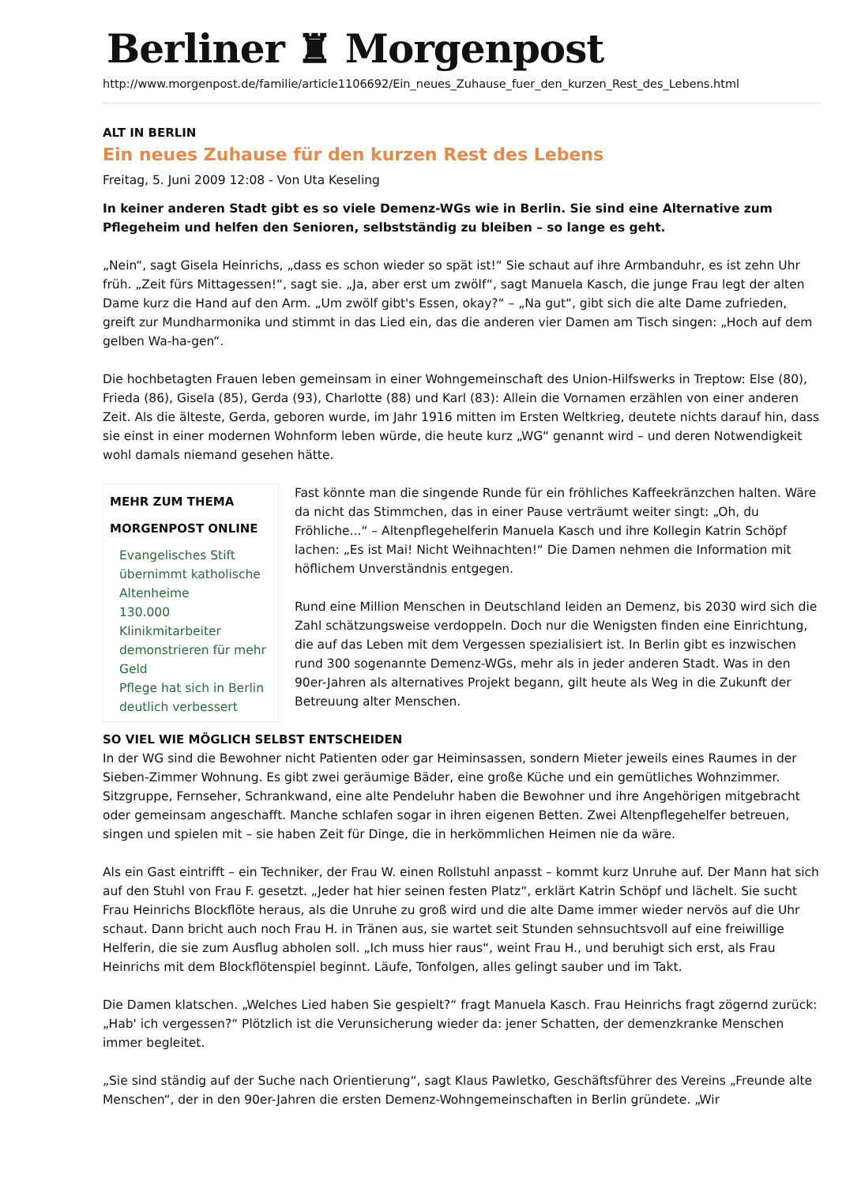Berliner ♜ Morgenpost
http://www.morgenpost.de/familie/article1106692/Ein_neues_Zuhause_fuer_den_kurzen_Rest_des_Lebens.html
ALT IN BERLIN
Ein neues Zuhause für den kurzen Rest des Lebens
Freitag, 5. Juni 2009 12:08 - Von Uta Keseling
In keiner anderen Stadt gibt es so viele Demenz-WGs wie in Berlin. Sie sind eine Alternative zum Pflegeheim und helfen den Senioren, selbstständig zu bleiben – so lange es geht.
„Nein“, sagt Gisela Heinrichs, „dass es schon wieder so spät ist!“ Sie schaut auf ihre Armbanduhr, es ist zehn Uhr früh. „Zeit fürs Mittagessen!“, sagt sie. „Ja, aber erst um zwölf“, sagt Manuela Kasch, die junge Frau legt der alten Dame kurz die Hand auf den Arm. „Um zwölf gibt's Essen, okay?“ – „Na gut“, gibt sich die alte Dame zufrieden, greift zur Mundharmonika und stimmt in das Lied ein, das die anderen vier Damen am Tisch singen: „Hoch auf dem gelben Wa-ha-gen“.
Die hochbetagten Frauen leben gemeinsam in einer Wohngemeinschaft des Union-Hilfswerks in Treptow: Else (80), Frieda (86), Gisela (85), Gerda (93), Charlotte (88) und Karl (83): Allein die Vornamen erzählen von einer anderen Zeit. Als die älteste, Gerda, geboren wurde, im Jahr 1916 mitten im Ersten Weltkrieg, deutete nichts darauf hin, dass sie einst in einer modernen Wohnform leben würde, die heute kurz „WG“ genannt wird – und deren Notwendigkeit wohl damals niemand gesehen hätte.
MEHR ZUM THEMA
MORGENPOST ONLINE
Evangelisches Stift übernimmt katholische Altenheime
130.000 Klinikmitarbeiter demonstrieren für mehr Geld
Pflege hat sich in Berlin deutlich verbessert
Fast könnte man die singende Runde für ein fröhliches Kaffeekränzchen halten. Wäre da nicht das Stimmchen, das in einer Pause verträumt weiter singt: „Oh, du Fröhliche...“ – Altenpflegehelferin Manuela Kasch und ihre Kollegin Katrin Schöpf lachen: „Es ist Mai! Nicht Weihnachten!“ Die Damen nehmen die Information mit höflichem Unverständnis entgegen.
Rund eine Million Menschen in Deutschland leiden an Demenz, bis 2030 wird sich die Zahl schätzungsweise verdoppeln. Doch nur die Wenigsten finden eine Einrichtung, die auf das Leben mit dem Vergessen spezialisiert ist. In Berlin gibt es inzwischen rund 300 sogenannte Demenz-WGs, mehr als in jeder anderen Stadt. Was in den 90er-Jahren als alternatives Projekt begann, gilt heute als Weg in die Zukunft der Betreuung alter Menschen.
SO VIEL WIE MÖGLICH SELBST ENTSCHEIDEN
In der WG sind die Bewohner nicht Patienten oder gar Heiminsassen, sondern Mieter jeweils eines Raumes in der Sieben-Zimmer Wohnung. Es gibt zwei geräumige Bäder, eine große Küche und ein gemütliches Wohnzimmer. Sitzgruppe, Fernseher, Schrankwand, eine alte Pendeluhr haben die Bewohner und ihre Angehörigen mitgebracht oder gemeinsam angeschafft. Manche schlafen sogar in ihren eigenen Betten. Zwei Altenpflegehelfer betreuen, singen und spielen mit – sie haben Zeit für Dinge, die in herkömmlichen Heimen nie da wäre.
Als ein Gast eintrifft – ein Techniker, der Frau W. einen Rollstuhl anpasst – kommt kurz Unruhe auf. Der Mann hat sich auf den Stuhl von Frau F. gesetzt. „Jeder hat hier seinen festen Platz“, erklärt Katrin Schöpf und lächelt. Sie sucht Frau Heinrichs Blockflöte heraus, als die Unruhe zu groß wird und die alte Dame immer wieder nervös auf die Uhr schaut. Dann bricht auch noch Frau H. in Tränen aus, sie wartet seit Stunden sehnsuchtsvoll auf eine freiwillige Helferin, die sie zum Ausflug abholen soll. „Ich muss hier raus“, weint Frau H., und beruhigt sich erst, als Frau Heinrichs mit dem Blockflötenspiel beginnt. Läufe, Tonfolgen, alles gelingt sauber und im Takt.
Die Damen klatschen. „Welches Lied haben Sie gespielt?“ fragt Manuela Kasch. Frau Heinrichs fragt zögernd zurück: „Hab' ich vergessen?“ Plötzlich ist die Verunsicherung wieder da: jener Schatten, der demenzkranke Menschen immer begleitet.
„Sie sind ständig auf der Suche nach Orientierung“, sagt Klaus Pawletko, Geschäftsführer des Vereins „Freunde alte Menschen“, der in den 90er-Jahren die ersten Demenz-Wohngemeinschaften in Berlin gründete. „Wir